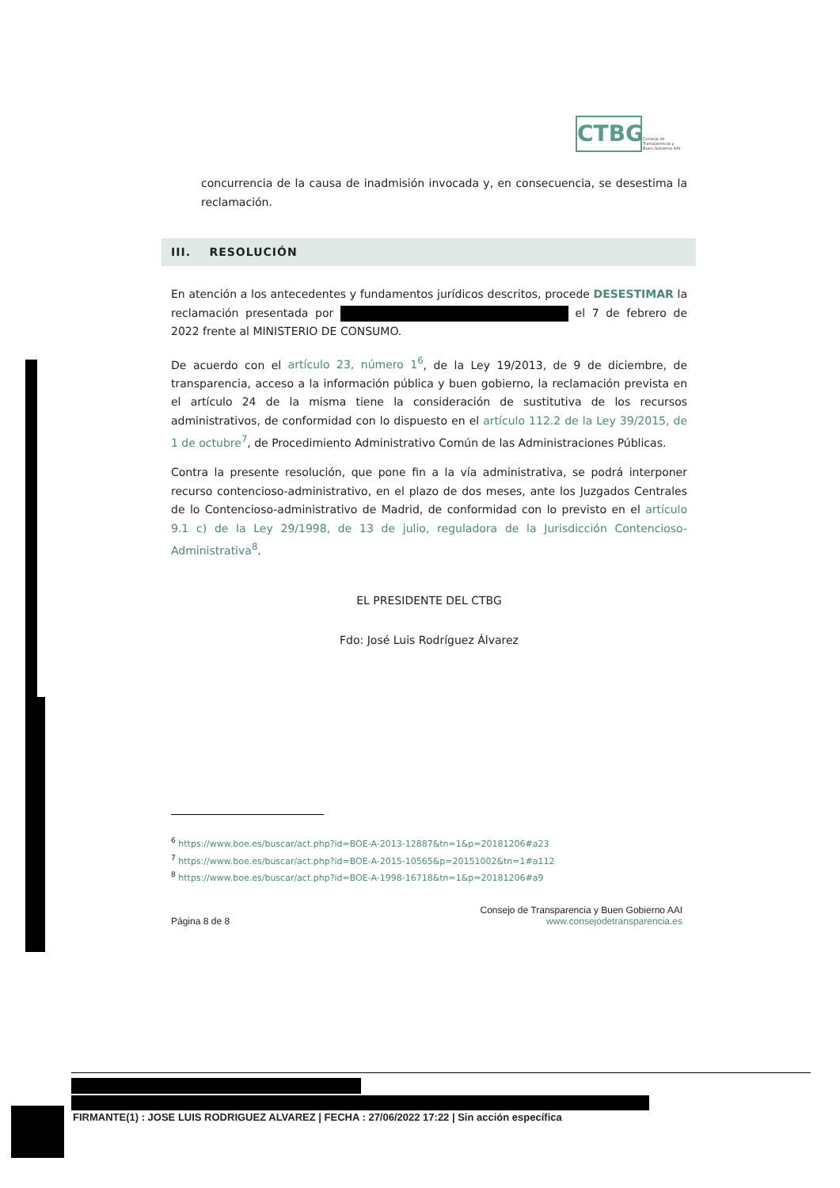CTBG
Consejo de
Transparencia y
Buen Gobierno AAI
concurrencia de la causa de inadmisión invocada y, en consecuencia, se desestima la reclamación.
III. RESOLUCIÓN
En atención a los antecedentes y fundamentos jurídicos descritos, procede DESESTIMAR la reclamación presentada por el 7 de febrero de 2022 frente al MINISTERIO DE CONSUMO.
De acuerdo con el artículo 23, número 1<sup>6</sup>, de la Ley 19/2013, de 9 de diciembre, de transparencia, acceso a la información pública y buen gobierno, la reclamación prevista en el artículo 24 de la misma tiene la consideración de sustitutiva de los recursos administrativos, de conformidad con lo dispuesto en el artículo 112.2 de la Ley 39/2015, de 1 de octubre<sup>7</sup>, de Procedimiento Administrativo Común de las Administraciones Públicas.
Contra la presente resolución, que pone fin a la vía administrativa, se podrá interponer recurso contencioso-administrativo, en el plazo de dos meses, ante los Juzgados Centrales de lo Contencioso-administrativo de Madrid, de conformidad con lo previsto en el artículo 9.1 c) de la Ley 29/1998, de 13 de julio, reguladora de la Jurisdicción Contencioso-Administrativa<sup>8</sup>.
EL PRESIDENTE DEL CTBG
Fdo: José Luis Rodríguez Álvarez
<sup>6</sup> https://www.boe.es/buscar/act.php?id=BOE-A-2013-12887&tn=1&p=20181206#a23
<sup>7</sup> https://www.boe.es/buscar/act.php?id=BOE-A-2015-10565&p=20151002&tn=1#a112
<sup>8</sup> https://www.boe.es/buscar/act.php?id=BOE-A-1998-16718&tn=1&p=20181206#a9
Página 8 de 8
Consejo de Transparencia y Buen Gobierno AAI
www.consejodetransparencia.es
FIRMANTE(1) : JOSE LUIS RODRIGUEZ ALVAREZ | FECHA : 27/06/2022 17:22 | Sin acción específica